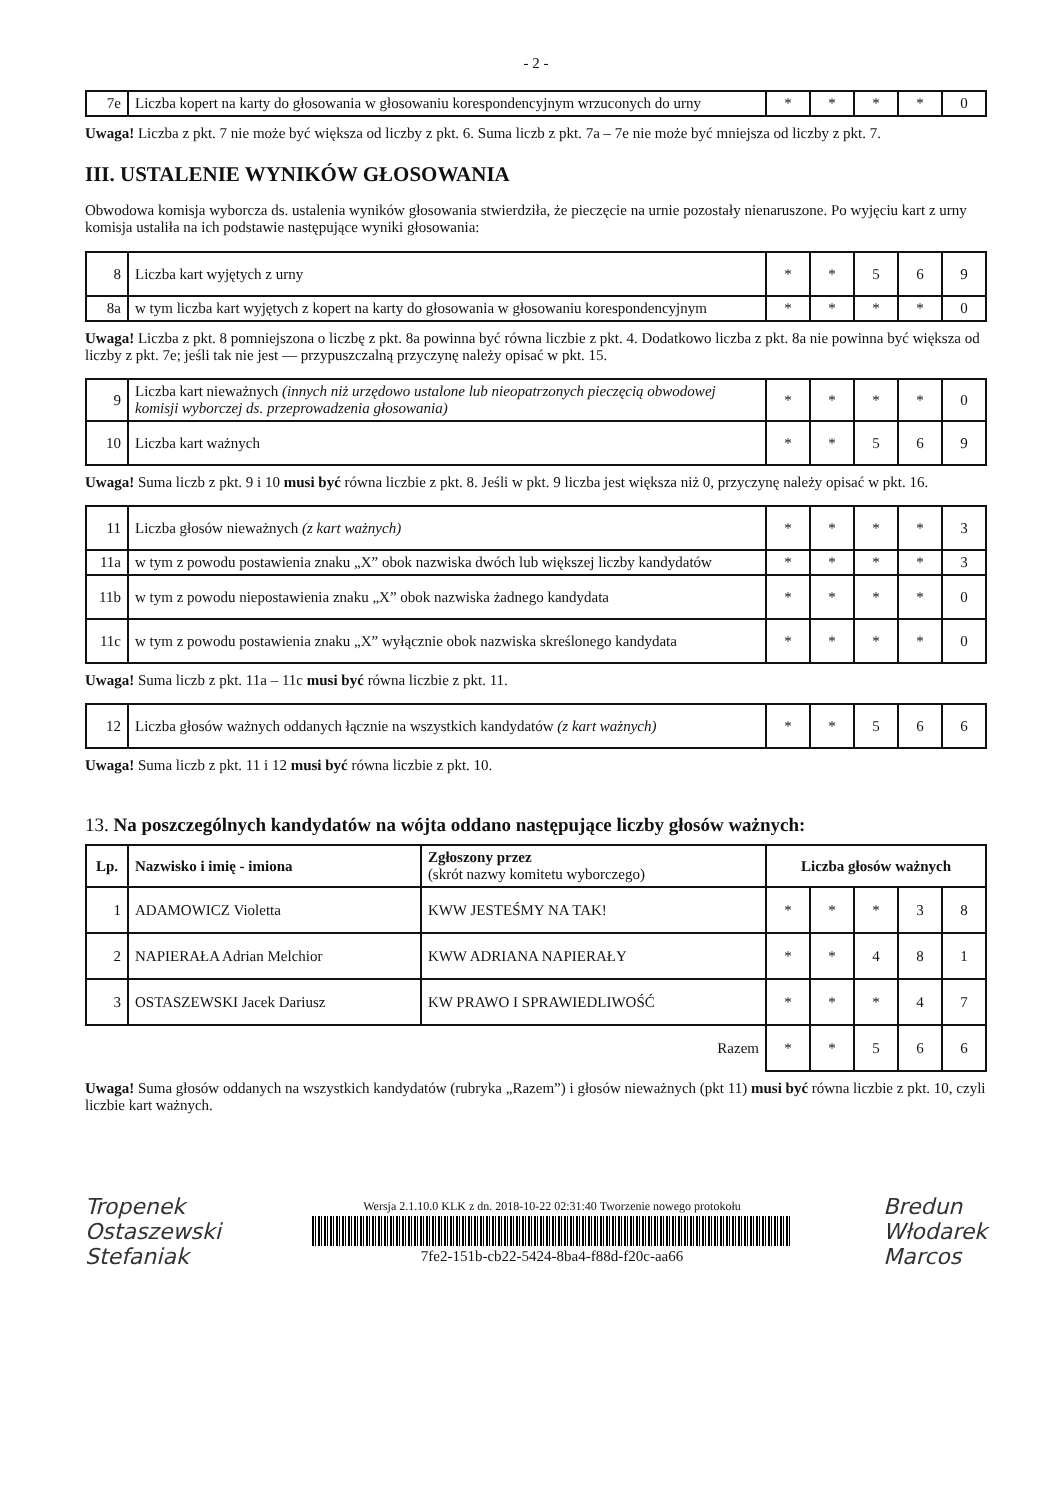- 2 -
| 7e | Liczba kopert na karty do głosowania w głosowaniu korespondencyjnym wrzuconych do urny | * | * | * | * | 0 |
Uwaga! Liczba z pkt. 7 nie może być większa od liczby z pkt. 6. Suma liczb z pkt. 7a – 7e nie może być mniejsza od liczby z pkt. 7.
III. USTALENIE WYNIKÓW GŁOSOWANIA
Obwodowa komisja wyborcza ds. ustalenia wyników głosowania stwierdziła, że pieczęcie na urnie pozostały nienaruszone. Po wyjęciu kart z urny komisja ustaliła na ich podstawie następujące wyniki głosowania:
| 8 | Liczba kart wyjętych z urny | * | * | 5 | 6 | 9 |
| 8a | w tym liczba kart wyjętych z kopert na karty do głosowania w głosowaniu korespondencyjnym | * | * | * | * | 0 |
Uwaga! Liczba z pkt. 8 pomniejszona o liczbę z pkt. 8a powinna być równa liczbie z pkt. 4. Dodatkowo liczba z pkt. 8a nie powinna być większa od liczby z pkt. 7e; jeśli tak nie jest — przypuszczalną przyczynę należy opisać w pkt. 15.
| 9 | Liczba kart nieważnych (innych niż urzędowo ustalone lub nieopatrzonych pieczęcią obwodowej komisji wyborczej ds. przeprowadzenia głosowania) | * | * | * | * | 0 |
| 10 | Liczba kart ważnych | * | * | 5 | 6 | 9 |
Uwaga! Suma liczb z pkt. 9 i 10 musi być równa liczbie z pkt. 8. Jeśli w pkt. 9 liczba jest większa niż 0, przyczynę należy opisać w pkt. 16.
| 11 | Liczba głosów nieważnych (z kart ważnych) | * | * | * | * | 3 |
| 11a | w tym z powodu postawienia znaku „X” obok nazwiska dwóch lub większej liczby kandydatów | * | * | * | * | 3 |
| 11b | w tym z powodu niepostawienia znaku „X” obok nazwiska żadnego kandydata | * | * | * | * | 0 |
| 11c | w tym z powodu postawienia znaku „X” wyłącznie obok nazwiska skreślonego kandydata | * | * | * | * | 0 |
Uwaga! Suma liczb z pkt. 11a – 11c musi być równa liczbie z pkt. 11.
| 12 | Liczba głosów ważnych oddanych łącznie na wszystkich kandydatów (z kart ważnych) | * | * | 5 | 6 | 6 |
Uwaga! Suma liczb z pkt. 11 i 12 musi być równa liczbie z pkt. 10.
13. Na poszczególnych kandydatów na wójta oddano następujące liczby głosów ważnych:
| Lp. | Nazwisko i imię - imiona | Zgłoszony przez (skrót nazwy komitetu wyborczego) | Liczba głosów ważnych | | | | |
| --- | --- | --- | --- | --- | --- | --- | --- |
| 1 | ADAMOWICZ Violetta | KWW JESTEŚMY NA TAK! | * | * | * | 3 | 8 |
| 2 | NAPIERAŁA Adrian Melchior | KWW ADRIANA NAPIERAŁY | * | * | 4 | 8 | 1 |
| 3 | OSTASZEWSKI Jacek Dariusz | KW PRAWO I SPRAWIEDLIWOŚĆ | * | * | * | 4 | 7 |
| Razem | | | * | * | 5 | 6 | 6 |
Uwaga! Suma głosów oddanych na wszystkich kandydatów (rubryka „Razem”) i głosów nieważnych (pkt 11) musi być równa liczbie z pkt. 10, czyli liczbie kart ważnych.
Tropenek
Ostaszewski
Stefaniak
Wersja 2.1.10.0 KLK z dn. 2018-10-22 02:31:40 Tworzenie nowego protokołu
7fe2-151b-cb22-5424-8ba4-f88d-f20c-aa66
Bredun
Włodarek
Marcos